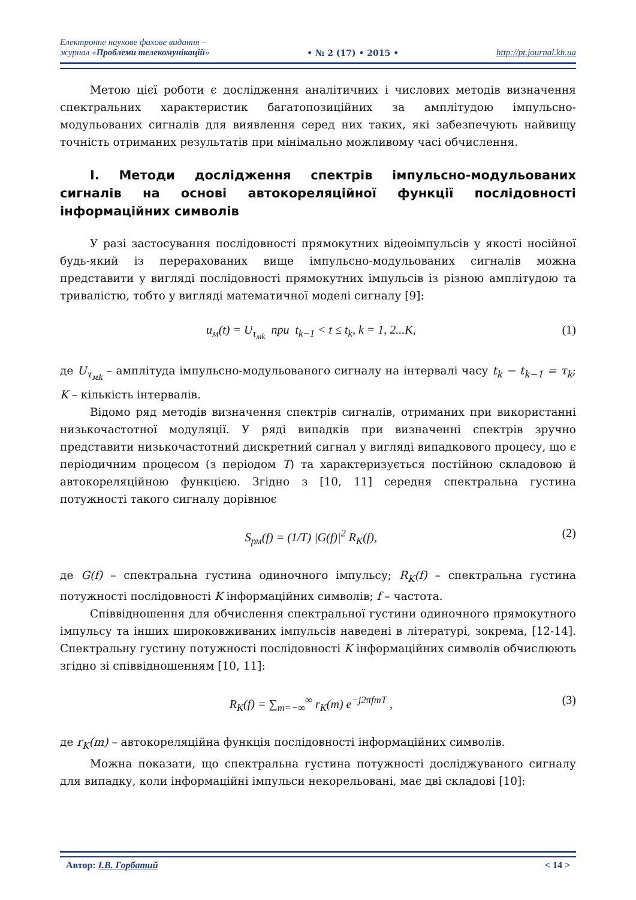Електронне наукове фахове видання –
журнал «Проблеми телекомунікацій»
• № 2 (17) • 2015 •
http://pt.journal.kh.ua
Метою цієї роботи є дослідження аналітичних і числових методів визначення спектральних характеристик багатопозиційних за амплітудою імпульсно-модульованих сигналів для виявлення серед них таких, які забезпечують найвищу точність отриманих результатів при мінімально можливому часі обчислення.
I. Методи дослідження спектрів імпульсно-модульованих сигналів на основі автокореляційної функції послідовності інформаційних символів
У разі застосування послідовності прямокутних відеоімпульсів у якості носійної будь-який із перерахованих вище імпульсно-модульованих сигналів можна представити у вигляді послідовності прямокутних імпульсів із різною амплітудою та тривалістю, тобто у вигляді математичної моделі сигналу [9]:
u<sub>м</sub>(t) = U<sub>τ<sub>мk</sub></sub> при t<sub>k−1</sub> < t ≤ t<sub>k</sub>, k = 1, 2...K, (1)
де U<sub>τ<sub>мk</sub></sub> – амплітуда імпульсно-модульованого сигналу на інтервалі часу t<sub>k</sub> − t<sub>k−1</sub> = τ<sub>k</sub>; K – кількість інтервалів.
Відомо ряд методів визначення спектрів сигналів, отриманих при використанні низькочастотної модуляції. У ряді випадків при визначенні спектрів зручно представити низькочастотний дискретний сигнал у вигляді випадкового процесу, що є періодичним процесом (з періодом T) та характеризується постійною складовою й автокореляційною функцією. Згідно з [10, 11] середня спектральна густина потужності такого сигналу дорівнює
S<sub>рм</sub>(f) = (1/T) |G(f)|<sup>2</sup> R<sub>K</sub>(f), (2)
де G(f) – спектральна густина одиночного імпульсу; R<sub>K</sub>(f) – спектральна густина потужності послідовності K інформаційних символів; f – частота.
Співвідношення для обчислення спектральної густини одиночного прямокутного імпульсу та інших широковживаних імпульсів наведені в літературі, зокрема, [12-14]. Спектральну густину потужності послідовності K інформаційних символів обчислюють згідно зі співвідношенням [10, 11]:
R<sub>K</sub>(f) = ∑<sub>m=−∞</sub><sup>∞</sup> r<sub>K</sub>(m) e<sup>−j2πfmT</sup> , (3)
де r<sub>K</sub>(m) – автокореляційна функція послідовності інформаційних символів.
Можна показати, що спектральна густина потужності досліджуваного сигналу для випадку, коли інформаційні імпульси некорельовані, має дві складові [10]:
Автор: І.В. Горбатий < 14 >